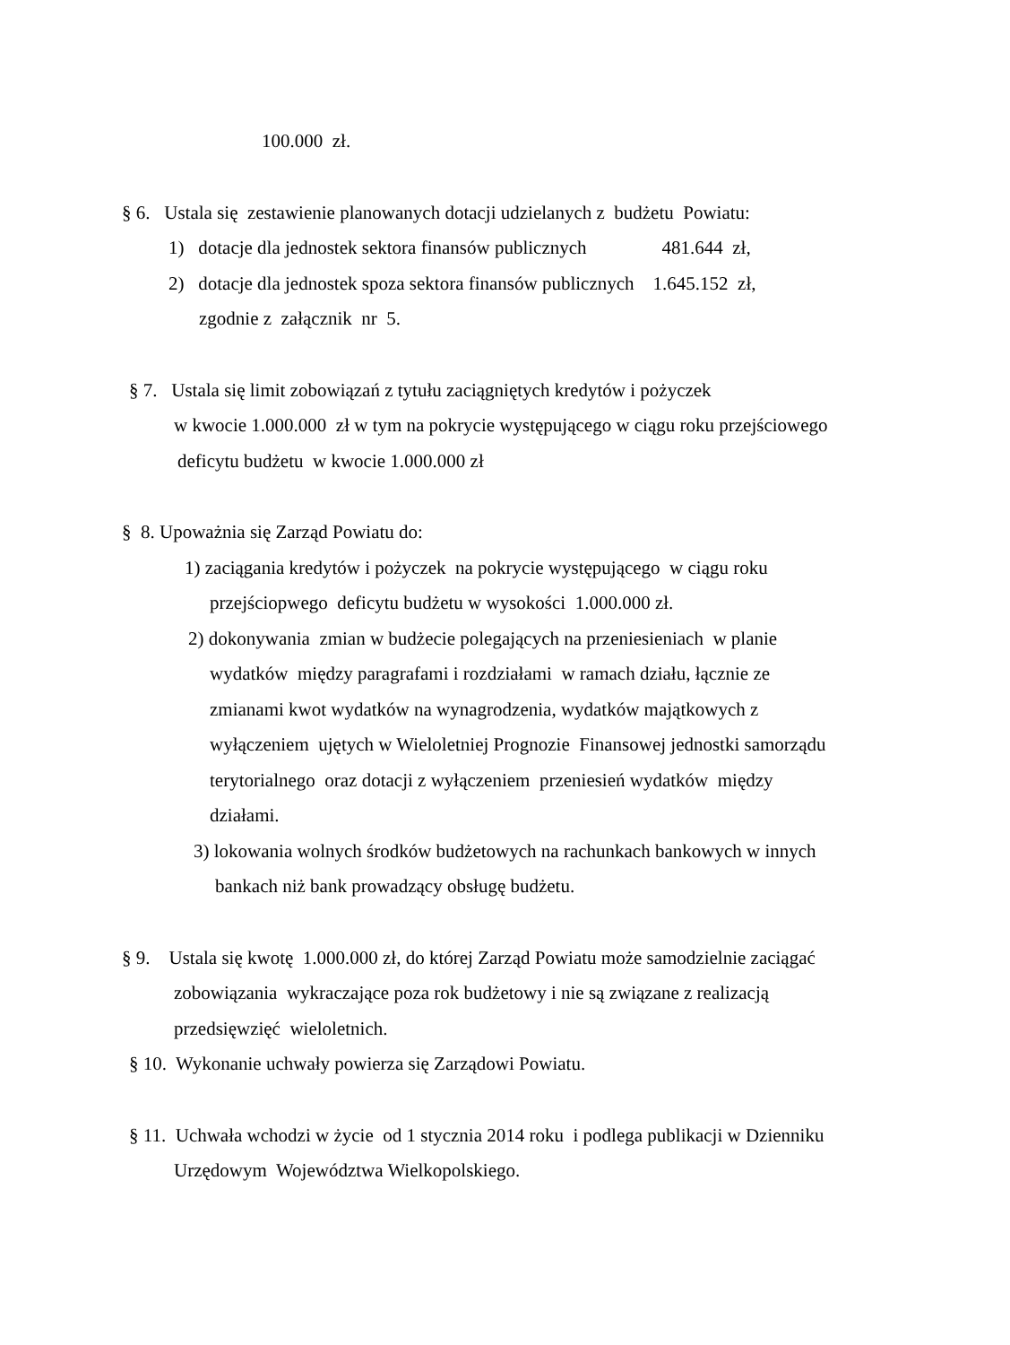100.000 zł.
§ 6. Ustala się zestawienie planowanych dotacji udzielanych z budżetu Powiatu:
1) dotacje dla jednostek sektora finansów publicznych 481.644 zł,
2) dotacje dla jednostek spoza sektora finansów publicznych 1.645.152 zł,
zgodnie z załącznik nr 5.
§ 7. Ustala się limit zobowiązań z tytułu zaciągniętych kredytów i pożyczek
w kwocie 1.000.000 zł w tym na pokrycie występującego w ciągu roku przejściowego
deficytu budżetu w kwocie 1.000.000 zł
§ 8. Upoważnia się Zarząd Powiatu do:
1) zaciągania kredytów i pożyczek na pokrycie występującego w ciągu roku
przejściopwego deficytu budżetu w wysokości 1.000.000 zł.
2) dokonywania zmian w budżecie polegających na przeniesieniach w planie
wydatków między paragrafami i rozdziałami w ramach działu, łącznie ze
zmianami kwot wydatków na wynagrodzenia, wydatków majątkowych z
wyłączeniem ujętych w Wieloletniej Prognozie Finansowej jednostki samorządu
terytorialnego oraz dotacji z wyłączeniem przeniesień wydatków między
działami.
3) lokowania wolnych środków budżetowych na rachunkach bankowych w innych
bankach niż bank prowadzący obsługę budżetu.
§ 9. Ustala się kwotę 1.000.000 zł, do której Zarząd Powiatu może samodzielnie zaciągać
zobowiązania wykraczające poza rok budżetowy i nie są związane z realizacją
przedsięwzięć wieloletnich.
§ 10. Wykonanie uchwały powierza się Zarządowi Powiatu.
§ 11. Uchwała wchodzi w życie od 1 stycznia 2014 roku i podlega publikacji w Dzienniku
Urzędowym Województwa Wielkopolskiego.